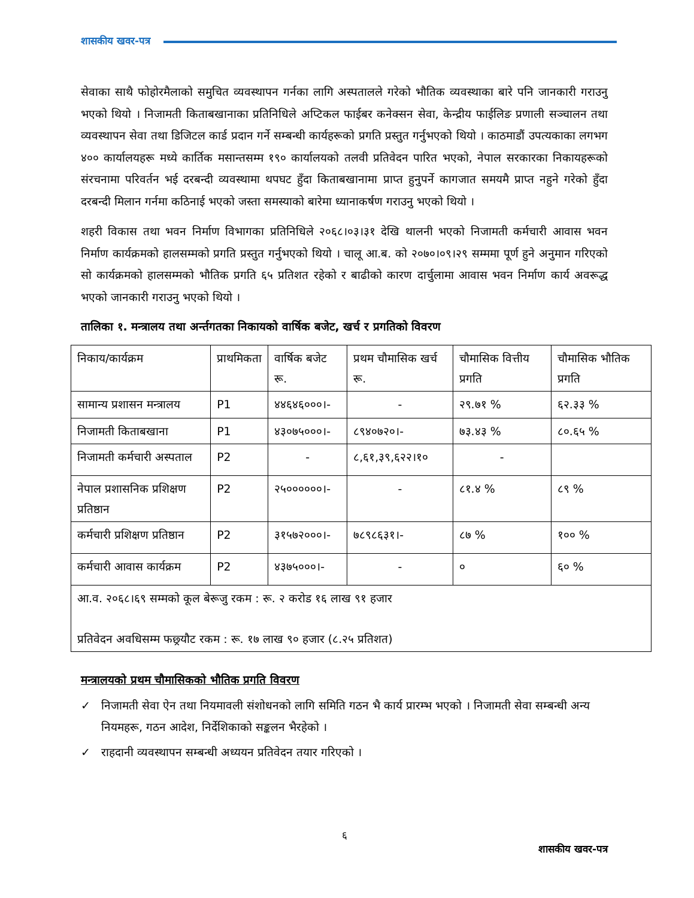शासकीय खवर-पत्र
सेवाका साथै फोहोरमैलाको समुचित व्यवस्थापन गर्नका लागि अस्पतालले गरेको भौतिक व्यवस्थाका बारे पनि जानकारी गराउनु भएको थियो । निजामती किताबखानाका प्रतिनिधिले अप्टिकल फाईबर कनेक्सन सेवा, केन्द्रीय फाईलिङ प्रणाली सञ्चालन तथा व्यवस्थापन सेवा तथा डिजिटल कार्ड प्रदान गर्ने सम्बन्धी कार्यहरूको प्रगति प्रस्तुत गर्नुभएको थियो । काठमाडौं उपत्यकाका लगभग ४०० कार्यालयहरू मध्ये कार्तिक मसान्तसम्म १९० कार्यालयको तलवी प्रतिवेदन पारित भएको, नेपाल सरकारका निकायहरूको संरचनामा परिवर्तन भई दरबन्दी व्यवस्थामा थपघट हुँदा किताबखानामा प्राप्त हुनुपर्ने कागजात समयमै प्राप्त नहुने गरेको हुँदा दरबन्दी मिलान गर्नमा कठिनाई भएको जस्ता समस्याको बारेमा ध्यानाकर्षण गराउनु भएको थियो ।
शहरी विकास तथा भवन निर्माण विभागका प्रतिनिधिले २०६८।०३।३१ देखि थालनी भएको निजामती कर्मचारी आवास भवन निर्माण कार्यक्रमको हालसम्मको प्रगति प्रस्तुत गर्नुभएको थियो । चालू आ.ब. को २०७०।०९।२९ सम्ममा पूर्ण हुने अनुमान गरिएको सो कार्यक्रमको हालसम्मको भौतिक प्रगति ६५ प्रतिशत रहेको र बाढीको कारण दार्चुलामा आवास भवन निर्माण कार्य अवरूद्ध भएको जानकारी गराउनु भएको थियो ।
तालिका १. मन्त्रालय तथा अर्न्तगतका निकायको वार्षिक बजेट, खर्च र प्रगतिको विवरण
| निकाय/कार्यक्रम | प्राथमिकता | वार्षिक बजेट रू. | प्रथम चौमासिक खर्च रू. | चौमासिक वित्तीय प्रगति | चौमासिक भौतिक प्रगति |
| सामान्य प्रशासन मन्त्रालय | P1 | ४४६४६०००।- | - | २९.७१ % | ६२.३३ % |
| निजामती किताबखाना | P1 | ४३०७५०००।- | ८९४०७२०।- | ७३.४३ % | ८०.६५ % |
| निजामती कर्मचारी अस्पताल | P2 | - | ८,६१,३९,६२२।१० | - | |
| नेपाल प्रशासनिक प्रशिक्षण प्रतिष्ठान | P2 | २५००००००।- | - | ८१.४ % | ८९ % |
| कर्मचारी प्रशिक्षण प्रतिष्ठान | P2 | ३१५७२०००।- | ७८९८६३१।- | ८७ % | १०० % |
| कर्मचारी आवास कार्यक्रम | P2 | ४३७५०००।- | - | ० | ६० % |
| आ.व. २०६८।६९ सम्मको कूल बेरूजु रकम : रू. २ करोड १६ लाख ९१ हजार प्रतिवेदन अवधिसम्म फछ्र्यौट रकम : रू. १७ लाख ९० हजार (८.२५ प्रतिशत) | | | | | |
मन्त्रालयको प्रथम चौमासिकको भौतिक प्रगति विवरण
✓ निजामती सेवा ऐन तथा नियमावली संशोधनको लागि समिति गठन भै कार्य प्रारम्भ भएको । निजामती सेवा सम्बन्धी अन्य नियमहरू, गठन आदेश, निर्देशिकाको सङ्कलन भैरहेको ।
✓ राहदानी व्यवस्थापन सम्बन्धी अध्ययन प्रतिवेदन तयार गरिएको ।
६
शासकीय खवर-पत्र